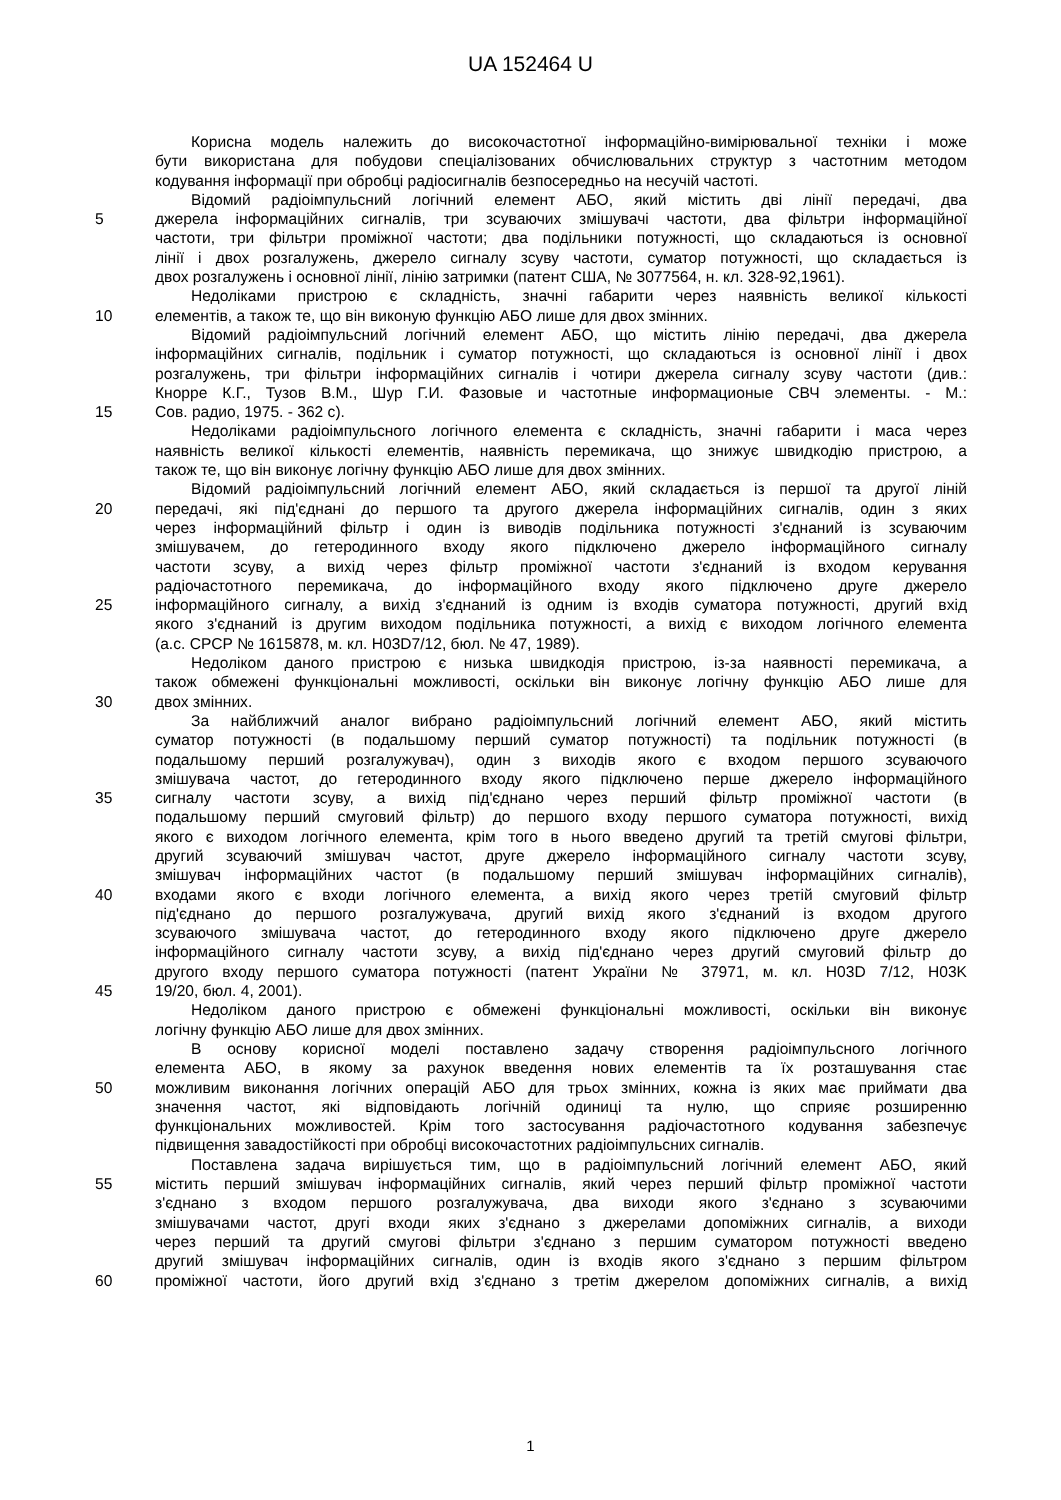UA 152464 U
Корисна модель належить до високочастотної інформаційно-вимірювальної техніки і може
бути використана для побудови спеціалізованих обчислювальних структур з частотним методом
кодування інформації при обробці радіосигналів безпосередньо на несучій частоті.
Відомий радіоімпульсний логічний елемент АБО, який містить дві лінії передачі, два
5 джерела інформаційних сигналів, три зсуваючих змішувачі частоти, два фільтри інформаційної
частоти, три фільтри проміжної частоти; два подільники потужності, що складаються із основної
лінії і двох розгалужень, джерело сигналу зсуву частоти, суматор потужності, що складається із
двох розгалужень і основної лінії, лінію затримки (патент США, № 3077564, н. кл. 328-92,1961).
Недоліками пристрою є складність, значні габарити через наявність великої кількості
10 елементів, а також те, що він виконую функцію АБО лише для двох змінних.
Відомий радіоімпульсний логічний елемент АБО, що містить лінію передачі, два джерела
інформаційних сигналів, подільник і суматор потужності, що складаються із основної лінії і двох
розгалужень, три фільтри інформаційних сигналів і чотири джерела сигналу зсуву частоти (див.:
Кнорре К.Г., Тузов В.М., Шур Г.И. Фазовые и частотные информационые СВЧ элементы. - М.:
15 Сов. радио, 1975. - 362 с).
Недоліками радіоімпульсного логічного елемента є складність, значні габарити і маса через
наявність великої кількості елементів, наявність перемикача, що знижує швидкодію пристрою, а
також те, що він виконує логічну функцію АБО лише для двох змінних.
Відомий радіоімпульсний логічний елемент АБО, який складається із першої та другої ліній
20 передачі, які під'єднані до першого та другого джерела інформаційних сигналів, один з яких
через інформаційний фільтр і один із виводів подільника потужності з'єднаний із зсуваючим
змішувачем, до гетеродинного входу якого підключено джерело інформаційного сигналу
частоти зсуву, а вихід через фільтр проміжної частоти з'єднаний із входом керування
радіочастотного перемикача, до інформаційного входу якого підключено друге джерело
25 інформаційного сигналу, а вихід з'єднаний із одним із входів суматора потужності, другий вхід
якого з'єднаний із другим виходом подільника потужності, а вихід є виходом логічного елемента
(а.с. СРСР № 1615878, м. кл. H03D7/12, бюл. № 47, 1989).
Недоліком даного пристрою є низька швидкодія пристрою, із-за наявності перемикача, а
також обмежені функціональні можливості, оскільки він виконує логічну функцію АБО лише для
30 двох змінних.
За найближчий аналог вибрано радіоімпульсний логічний елемент АБО, який містить
суматор потужності (в подальшому перший суматор потужності) та подільник потужності (в
подальшому перший розгалужувач), один з виходів якого є входом першого зсуваючого
змішувача частот, до гетеродинного входу якого підключено перше джерело інформаційного
35 сигналу частоти зсуву, а вихід під'єднано через перший фільтр проміжної частоти (в
подальшому перший смуговий фільтр) до першого входу першого суматора потужності, вихід
якого є виходом логічного елемента, крім того в нього введено другий та третій смугові фільтри,
другий зсуваючий змішувач частот, друге джерело інформаційного сигналу частоти зсуву,
змішувач інформаційних частот (в подальшому перший змішувач інформаційних сигналів),
40 входами якого є входи логічного елемента, а вихід якого через третій смуговий фільтр
під'єднано до першого розгалужувача, другий вихід якого з'єднаний із входом другого
зсуваючого змішувача частот, до гетеродинного входу якого підключено друге джерело
інформаційного сигналу частоти зсуву, а вихід під'єднано через другий смуговий фільтр до
другого входу першого суматора потужності (патент України № 37971, м. кл. H03D 7/12, H03K
45 19/20, бюл. 4, 2001).
Недоліком даного пристрою є обмежені функціональні можливості, оскільки він виконує
логічну функцію АБО лише для двох змінних.
В основу корисної моделі поставлено задачу створення радіоімпульсного логічного
елемента АБО, в якому за рахунок введення нових елементів та їх розташування стає
50 можливим виконання логічних операцій АБО для трьох змінних, кожна із яких має приймати два
значення частот, які відповідають логічній одиниці та нулю, що сприяє розширенню
функціональних можливостей. Крім того застосування радіочастотного кодування забезпечує
підвищення завадостійкості при обробці високочастотних радіоімпульсних сигналів.
Поставлена задача вирішується тим, що в радіоімпульсний логічний елемент АБО, який
55 містить перший змішувач інформаційних сигналів, який через перший фільтр проміжної частоти
з'єднано з входом першого розгалужувача, два виходи якого з'єднано з зсуваючими
змішувачами частот, другі входи яких з'єднано з джерелами допоміжних сигналів, а виходи
через перший та другий смугові фільтри з'єднано з першим суматором потужності введено
другий змішувач інформаційних сигналів, один із входів якого з'єднано з першим фільтром
60 проміжної частоти, його другий вхід з'єднано з третім джерелом допоміжних сигналів, а вихід
1